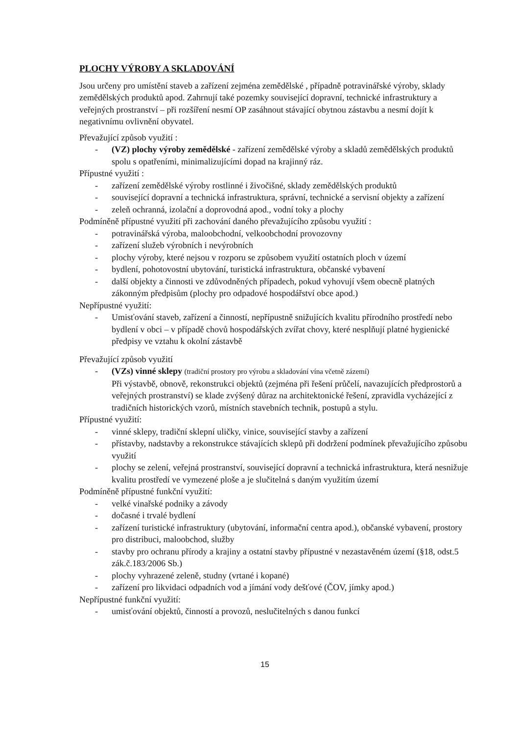PLOCHY VÝROBY A SKLADOVÁNÍ
Jsou určeny pro umístění staveb a zařízení zejména zemědělské , případně potravinářské výroby, sklady zemědělských produktů apod. Zahrnují také pozemky související dopravní, technické infrastruktury a veřejných prostranství – při rozšíření nesmí OP zasáhnout stávající obytnou zástavbu a nesmí dojít k negativnímu ovlivnění obyvatel.
Převažující způsob využití :
- (VZ) plochy výroby zemědělské - zařízení zemědělské výroby a skladů zemědělských produktů spolu s opatřeními, minimalizujícími dopad na krajinný ráz.
Přípustné využití :
- zařízení zemědělské výroby rostlinné i živočišné, sklady zemědělských produktů
- související dopravní a technická infrastruktura, správní, technické a servisní objekty a zařízení
- zeleň ochranná, izolační a doprovodná apod., vodní toky a plochy
Podmíněně přípustné využití při zachování daného převažujícího způsobu využití :
- potravinářská výroba, maloobchodní, velkoobchodní provozovny
- zařízení služeb výrobních i nevýrobních
- plochy výroby, které nejsou v rozporu se způsobem využití ostatních ploch v území
- bydlení, pohotovostní ubytování, turistická infrastruktura, občanské vybavení
- další objekty a činnosti ve zdůvodněných případech, pokud vyhovují všem obecně platných zákonným předpisům (plochy pro odpadové hospodářství obce apod.)
Nepřípustné využití:
- Umisťování staveb, zařízení a činností, nepřípustně snižujících kvalitu přírodního prostředí nebo bydlení v obci – v případě chovů hospodářských zvířat chovy, které nesplňují platné hygienické předpisy ve vztahu k okolní zástavbě
Převažující způsob využití
- (VZs) vinné sklepy (tradiční prostory pro výrobu a skladování vína včetně zázemí)
Při výstavbě, obnově, rekonstrukci objektů (zejména při řešení průčelí, navazujících předprostorů a veřejných prostranství) se klade zvýšený důraz na architektonické řešení, zpravidla vycházející z tradičních historických vzorů, místních stavebních technik, postupů a stylu.
Přípustné využití:
- vinné sklepy, tradiční sklepní uličky, vinice, související stavby a zařízení
- přístavby, nadstavby a rekonstrukce stávajících sklepů při dodržení podmínek převažujícího způsobu využití
- plochy se zelení, veřejná prostranství, související dopravní a technická infrastruktura, která nesnižuje kvalitu prostředí ve vymezené ploše a je slučitelná s daným využitím území
Podmíněně přípustné funkční využití:
- velké vinařské podniky a závody
- dočasné i trvalé bydlení
- zařízení turistické infrastruktury (ubytování, informační centra apod.), občanské vybavení, prostory pro distribuci, maloobchod, služby
- stavby pro ochranu přírody a krajiny a ostatní stavby přípustné v nezastavěném území (§18, odst.5 zák.č.183/2006 Sb.)
- plochy vyhrazené zeleně, studny (vrtané i kopané)
- zařízení pro likvidaci odpadních vod a jímání vody dešťové (ČOV, jímky apod.)
Nepřípustné funkční využití:
- umisťování objektů, činností a provozů, neslučitelných s danou funkcí
15